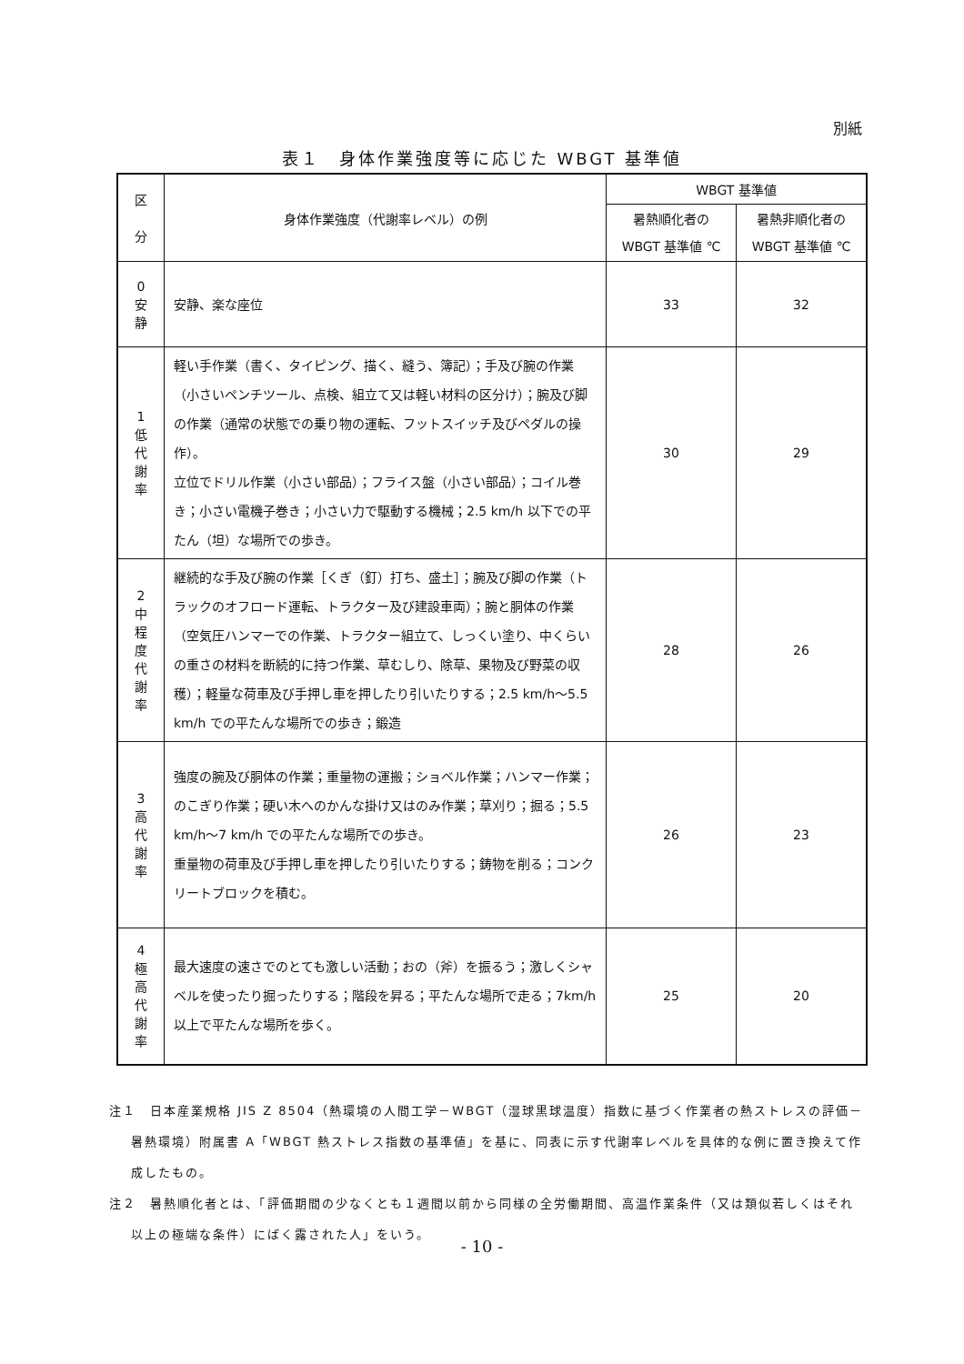別紙
表１　身体作業強度等に応じた WBGT 基準値
| 区 分 | 身体作業強度（代謝率レベル）の例 | WBGT 基準値 | |
| --- | --- | --- | --- |
| | | 暑熱順化者の WBGT 基準値 ℃ | 暑熱非順化者の WBGT 基準値 ℃ |
| 0 安 静 | 安静、楽な座位 | 33 | 32 |
| 1 低 代 謝 率 | 軽い手作業（書く、タイピング、描く、縫う、簿記）；手及び腕の作業（小さいペンチツール、点検、組立て又は軽い材料の区分け）；腕及び脚の作業（通常の状態での乗り物の運転、フットスイッチ及びペダルの操作）。 立位でドリル作業（小さい部品）；フライス盤（小さい部品）；コイル巻き；小さい電機子巻き；小さい力で駆動する機械；2.5 km/h 以下での平たん（坦）な場所での歩き。 | 30 | 29 |
| 2 中 程 度 代 謝 率 | 継続的な手及び腕の作業［くぎ（釘）打ち、盛土］；腕及び脚の作業（トラックのオフロード運転、トラクター及び建設車両）；腕と胴体の作業（空気圧ハンマーでの作業、トラクター組立て、しっくい塗り、中くらいの重さの材料を断続的に持つ作業、草むしり、除草、果物及び野菜の収穫）；軽量な荷車及び手押し車を押したり引いたりする；2.5 km/h～5.5 km/h での平たんな場所での歩き；鍛造 | 28 | 26 |
| 3 高 代 謝 率 | 強度の腕及び胴体の作業；重量物の運搬；ショベル作業；ハンマー作業；のこぎり作業；硬い木へのかんな掛け又はのみ作業；草刈り；掘る；5.5 km/h～7 km/h での平たんな場所での歩き。 重量物の荷車及び手押し車を押したり引いたりする；鋳物を削る；コンクリートブロックを積む。 | 26 | 23 |
| 4 極 高 代 謝 率 | 最大速度の速さでのとても激しい活動；おの（斧）を振るう；激しくシャベルを使ったり掘ったりする；階段を昇る；平たんな場所で走る；7km/h 以上で平たんな場所を歩く。 | 25 | 20 |
注１　日本産業規格 JIS Z 8504（熱環境の人間工学－WBGT（湿球黒球温度）指数に基づく作業者の熱ストレスの評価－暑熱環境）附属書 A「WBGT 熱ストレス指数の基準値」を基に、同表に示す代謝率レベルを具体的な例に置き換えて作成したもの。
注２　暑熱順化者とは、「評価期間の少なくとも１週間以前から同様の全労働期間、高温作業条件（又は類似若しくはそれ以上の極端な条件）にばく露された人」をいう。
- 10 -